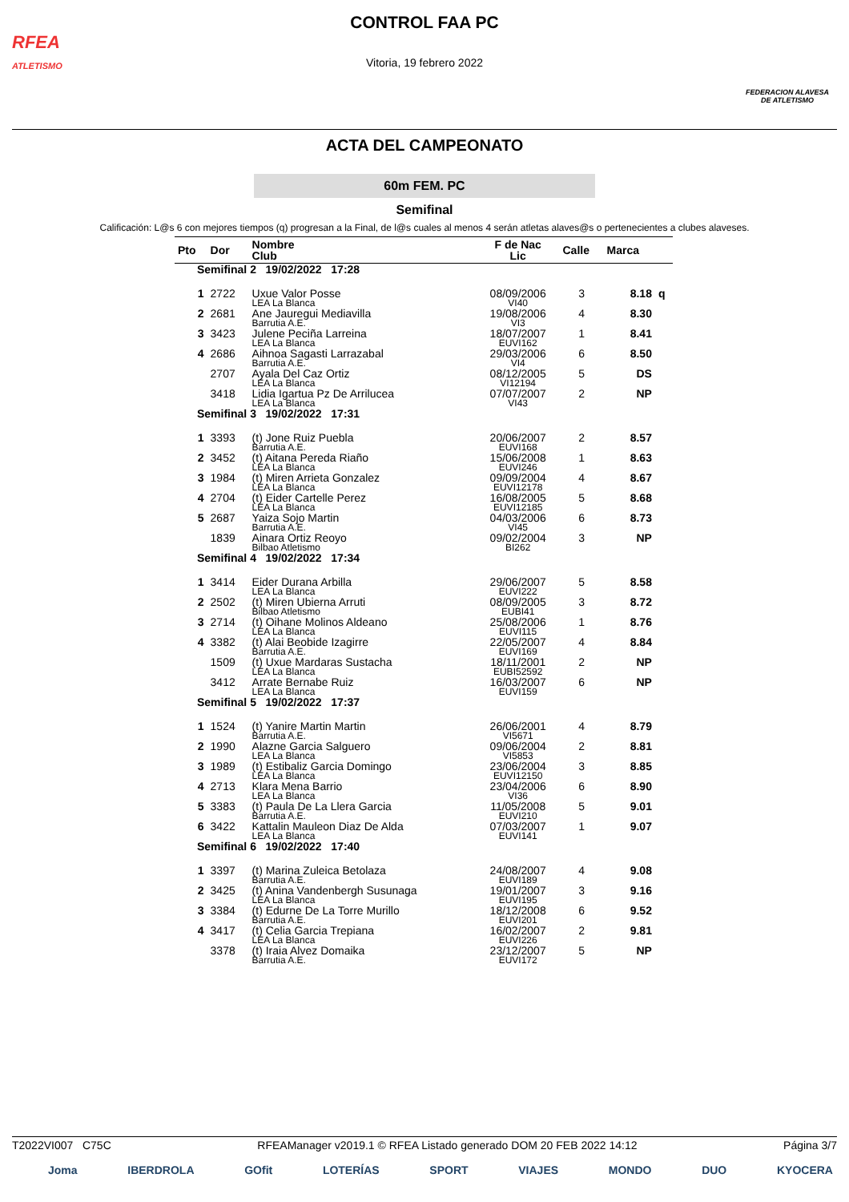RFEA
ATLETISMO
FEDERACION ALAVESA
DE ATLETISMO
CONTROL FAA PC
Vitoria, 19 febrero 2022
ACTA DEL CAMPEONATO
60m FEM. PC
Semifinal
Calificación: L@s 6 con mejores tiempos (q) progresan a la Final, de l@s cuales al menos 4 serán atletas alaves@s o pertenecientes a clubes alaveses.
| Pto | Dor | Nombre Club | F de Nac Lic | Calle | Marca | |
| --- | --- | --- | --- | --- | --- | --- |
| Semifinal 2 19/02/2022 17:28 | | | | | | |
| 1 | 2722 | Uxue Valor Posse LEA La Blanca | 08/09/2006 VI40 | 3 | 8.18 | q |
| 2 | 2681 | Ane Jauregui Mediavilla Barrutia A.E. | 19/08/2006 VI3 | 4 | 8.30 | |
| 3 | 3423 | Julene Peciña Larreina LEA La Blanca | 18/07/2007 EUVI162 | 1 | 8.41 | |
| 4 | 2686 | Aihnoa Sagasti Larrazabal Barrutia A.E. | 29/03/2006 VI4 | 6 | 8.50 | |
| | 2707 | Ayala Del Caz Ortiz LEA La Blanca | 08/12/2005 VI12194 | 5 | DS | |
| | 3418 | Lidia Igartua Pz De Arrilucea LEA La Blanca | 07/07/2007 VI43 | 2 | NP | |
| Semifinal 3 19/02/2022 17:31 | | | | | | |
| 1 | 3393 | (t) Jone Ruiz Puebla Barrutia A.E. | 20/06/2007 EUVI168 | 2 | 8.57 | |
| 2 | 3452 | (t) Aitana Pereda Riaño LEA La Blanca | 15/06/2008 EUVI246 | 1 | 8.63 | |
| 3 | 1984 | (t) Miren Arrieta Gonzalez LEA La Blanca | 09/09/2004 EUVI12178 | 4 | 8.67 | |
| 4 | 2704 | (t) Eider Cartelle Perez LEA La Blanca | 16/08/2005 EUVI12185 | 5 | 8.68 | |
| 5 | 2687 | Yaiza Sojo Martin Barrutia A.E. | 04/03/2006 VI45 | 6 | 8.73 | |
| | 1839 | Ainara Ortiz Reoyo Bilbao Atletismo | 09/02/2004 BI262 | 3 | NP | |
| Semifinal 4 19/02/2022 17:34 | | | | | | |
| 1 | 3414 | Eider Durana Arbilla LEA La Blanca | 29/06/2007 EUVI222 | 5 | 8.58 | |
| 2 | 2502 | (t) Miren Ubierna Arruti Bilbao Atletismo | 08/09/2005 EUBI41 | 3 | 8.72 | |
| 3 | 2714 | (t) Oihane Molinos Aldeano LEA La Blanca | 25/08/2006 EUVI115 | 1 | 8.76 | |
| 4 | 3382 | (t) Alai Beobide Izagirre Barrutia A.E. | 22/05/2007 EUVI169 | 4 | 8.84 | |
| | 1509 | (t) Uxue Mardaras Sustacha LEA La Blanca | 18/11/2001 EUBI52592 | 2 | NP | |
| | 3412 | Arrate Bernabe Ruiz LEA La Blanca | 16/03/2007 EUVI159 | 6 | NP | |
| Semifinal 5 19/02/2022 17:37 | | | | | | |
| 1 | 1524 | (t) Yanire Martin Martin Barrutia A.E. | 26/06/2001 VI5671 | 4 | 8.79 | |
| 2 | 1990 | Alazne Garcia Salguero LEA La Blanca | 09/06/2004 VI5853 | 2 | 8.81 | |
| 3 | 1989 | (t) Estibaliz Garcia Domingo LEA La Blanca | 23/06/2004 EUVI12150 | 3 | 8.85 | |
| 4 | 2713 | Klara Mena Barrio LEA La Blanca | 23/04/2006 VI36 | 6 | 8.90 | |
| 5 | 3383 | (t) Paula De La Llera Garcia Barrutia A.E. | 11/05/2008 EUVI210 | 5 | 9.01 | |
| 6 | 3422 | Kattalin Mauleon Diaz De Alda LEA La Blanca | 07/03/2007 EUVI141 | 1 | 9.07 | |
| Semifinal 6 19/02/2022 17:40 | | | | | | |
| 1 | 3397 | (t) Marina Zuleica Betolaza Barrutia A.E. | 24/08/2007 EUVI189 | 4 | 9.08 | |
| 2 | 3425 | (t) Anina Vandenbergh Susunaga LEA La Blanca | 19/01/2007 EUVI195 | 3 | 9.16 | |
| 3 | 3384 | (t) Edurne De La Torre Murillo Barrutia A.E. | 18/12/2008 EUVI201 | 6 | 9.52 | |
| 4 | 3417 | (t) Celia Garcia Trepiana LEA La Blanca | 16/02/2007 EUVI226 | 2 | 9.81 | |
| | 3378 | (t) Iraia Alvez Domaika Barrutia A.E. | 23/12/2007 EUVI172 | 5 | NP | |
T2022VI007 C75C RFEAManager v2019.1 © RFEA Listado generado DOM 20 FEB 2022 14:12 Página 3/7
Joma IBERDROLA GOfit LOTERÍAS SPORT VIAJES MONDO DUO KYOCERA